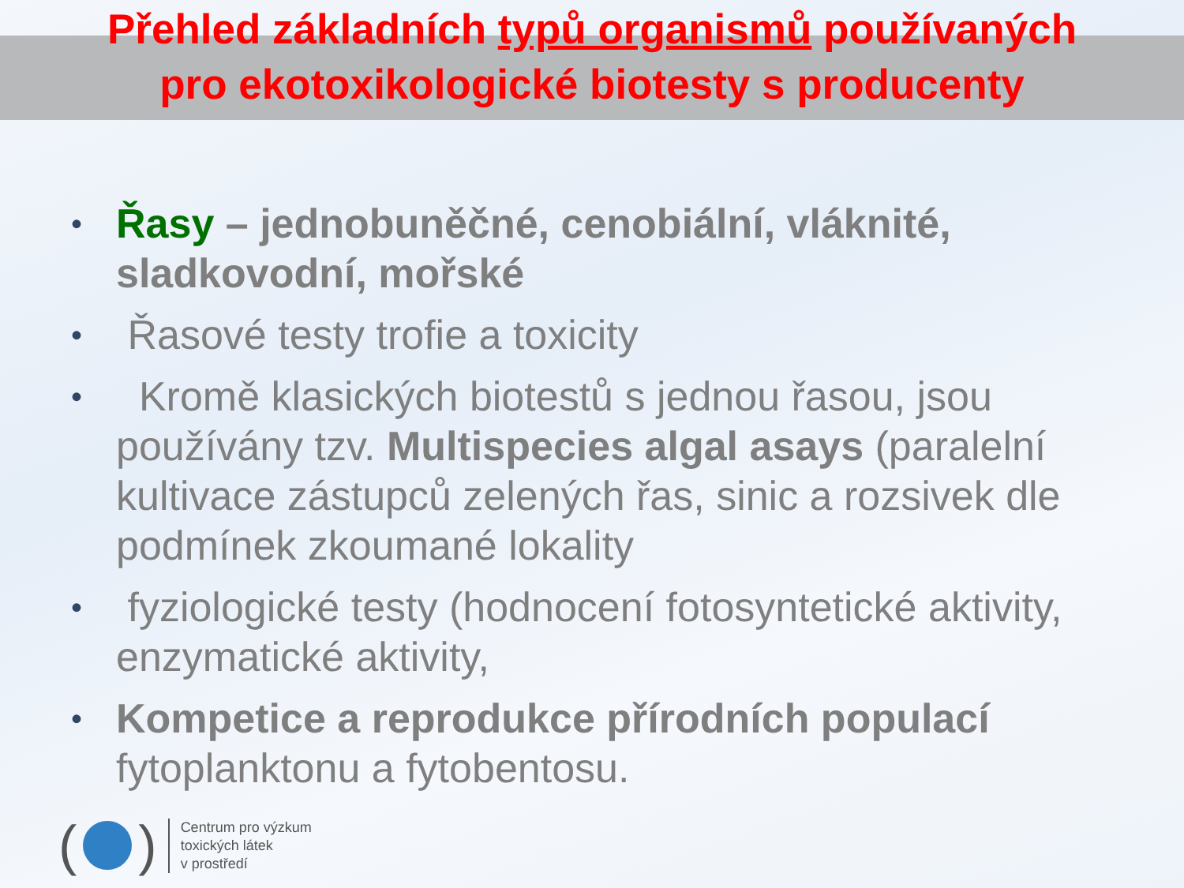Přehled základních typů organismů používaných
pro ekotoxikologické biotesty s producenty
• Řasy – jednobuněčné, cenobiální, vláknité, sladkovodní, mořské
• Řasové testy trofie a toxicity
• Kromě klasických biotestů s jednou řasou, jsou používány tzv. Multispecies algal asays (paralelní kultivace zástupců zelených řas, sinic a rozsivek dle podmínek zkoumané lokality
• fyziologické testy (hodnocení fotosyntetické aktivity, enzymatické aktivity,
• Kompetice a reprodukce přírodních populací fytoplanktonu a fytobentosu.
( )
Centrum pro výzkum
toxických látek
v prostředí